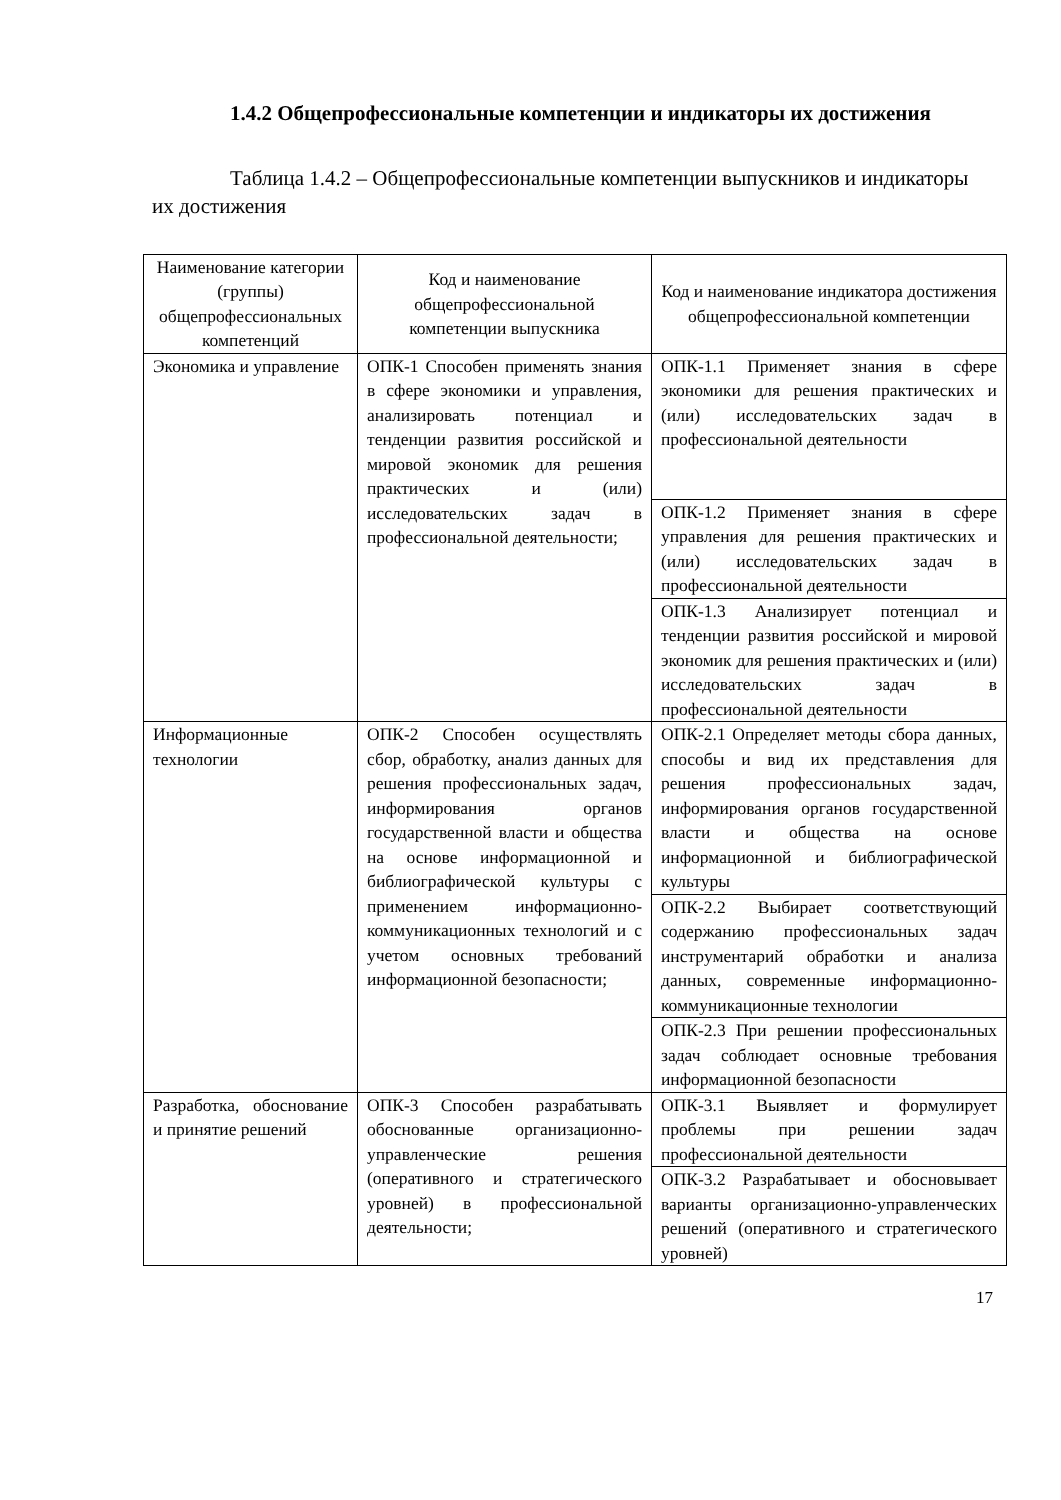1.4.2 Общепрофессиональные компетенции и индикаторы их достижения
Таблица 1.4.2 – Общепрофессиональные компетенции выпускников и индикаторы их достижения
| Наименование категории (группы) общепрофессиональных компетенций | Код и наименование общепрофессиональной компетенции выпускника | Код и наименование индикатора достижения общепрофессиональной компетенции |
| --- | --- | --- |
| Экономика и управление | ОПК-1 Способен применять знания в сфере экономики и управления, анализировать потенциал и тенденции развития российской и мировой экономик для решения практических и (или) исследовательских задач в профессиональной деятельности; | ОПК-1.1 Применяет знания в сфере экономики для решения практических и (или) исследовательских задач в профессиональной деятельности |
| | | ОПК-1.2 Применяет знания в сфере управления для решения практических и (или) исследовательских задач в профессиональной деятельности |
| | | ОПК-1.3 Анализирует потенциал и тенденции развития российской и мировой экономик для решения практических и (или) исследовательских задач в профессиональной деятельности |
| Информационные технологии | ОПК-2 Способен осуществлять сбор, обработку, анализ данных для решения профессиональных задач, информирования органов государственной власти и общества на основе информационной и библиографической культуры с применением информационно-коммуникационных технологий и с учетом основных требований информационной безопасности; | ОПК-2.1 Определяет методы сбора данных, способы и вид их представления для решения профессиональных задач, информирования органов государственной власти и общества на основе информационной и библиографической культуры |
| | | ОПК-2.2 Выбирает соответствующий содержанию профессиональных задач инструментарий обработки и анализа данных, современные информационно-коммуникационные технологии |
| | | ОПК-2.3 При решении профессиональных задач соблюдает основные требования информационной безопасности |
| Разработка, обоснование и принятие решений | ОПК-3 Способен разрабатывать обоснованные организационно-управленческие решения (оперативного и стратегического уровней) в профессиональной деятельности; | ОПК-3.1 Выявляет и формулирует проблемы при решении задач профессиональной деятельности |
| | | ОПК-3.2 Разрабатывает и обосновывает варианты организационно-управленческих решений (оперативного и стратегического уровней) |
17